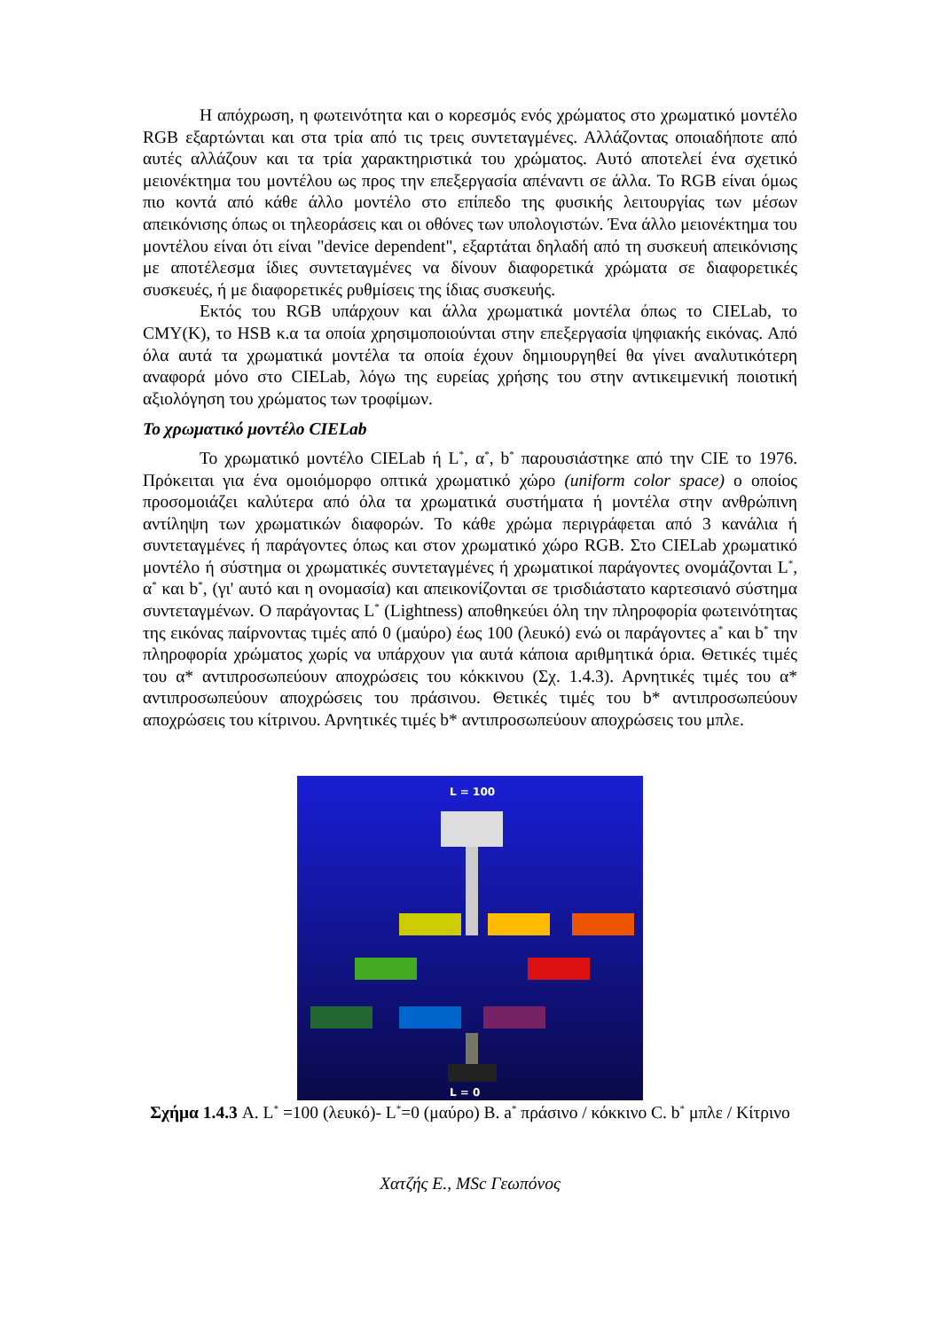Η απόχρωση, η φωτεινότητα και ο κορεσμός ενός χρώματος στο χρωματικό μοντέλο RGB εξαρτώνται και στα τρία από τις τρεις συντεταγμένες. Αλλάζοντας οποιαδήποτε από αυτές αλλάζουν και τα τρία χαρακτηριστικά του χρώματος. Αυτό αποτελεί ένα σχετικό μειονέκτημα του μοντέλου ως προς την επεξεργασία απέναντι σε άλλα. Το RGB είναι όμως πιο κοντά από κάθε άλλο μοντέλο στο επίπεδο της φυσικής λειτουργίας των μέσων απεικόνισης όπως οι τηλεοράσεις και οι οθόνες των υπολογιστών. Ένα άλλο μειονέκτημα του μοντέλου είναι ότι είναι "device dependent", εξαρτάται δηλαδή από τη συσκευή απεικόνισης με αποτέλεσμα ίδιες συντεταγμένες να δίνουν διαφορετικά χρώματα σε διαφορετικές συσκευές, ή με διαφορετικές ρυθμίσεις της ίδιας συσκευής.
Εκτός του RGB υπάρχουν και άλλα χρωματικά μοντέλα όπως το CIELab, το CMY(K), το HSB κ.α τα οποία χρησιμοποιούνται στην επεξεργασία ψηφιακής εικόνας. Από όλα αυτά τα χρωματικά μοντέλα τα οποία έχουν δημιουργηθεί θα γίνει αναλυτικότερη αναφορά μόνο στο CIELab, λόγω της ευρείας χρήσης του στην αντικειμενική ποιοτική αξιολόγηση του χρώματος των τροφίμων.
Το χρωματικό μοντέλο CIELab
Το χρωματικό μοντέλο CIELab ή L<sup>*</sup>, α<sup>*</sup>, b<sup>*</sup> παρουσιάστηκε από την CIE το 1976. Πρόκειται για ένα ομοιόμορφο οπτικά χρωματικό χώρο (uniform color space) ο οποίος προσομοιάζει καλύτερα από όλα τα χρωματικά συστήματα ή μοντέλα στην ανθρώπινη αντίληψη των χρωματικών διαφορών. Το κάθε χρώμα περιγράφεται από 3 κανάλια ή συντεταγμένες ή παράγοντες όπως και στον χρωματικό χώρο RGB. Στο CIELab χρωματικό μοντέλο ή σύστημα οι χρωματικές συντεταγμένες ή χρωματικοί παράγοντες ονομάζονται L<sup>*</sup>, α<sup>*</sup> και b<sup>*</sup>, (γι' αυτό και η ονομασία) και απεικονίζονται σε τρισδιάστατο καρτεσιανό σύστημα συντεταγμένων. Ο παράγοντας L<sup>*</sup> (Lightness) αποθηκεύει όλη την πληροφορία φωτεινότητας της εικόνας παίρνοντας τιμές από 0 (μαύρο) έως 100 (λευκό) ενώ οι παράγοντες a<sup>*</sup> και b<sup>*</sup> την πληροφορία χρώματος χωρίς να υπάρχουν για αυτά κάποια αριθμητικά όρια. Θετικές τιμές του α* αντιπροσωπεύουν αποχρώσεις του κόκκινου (Σχ. 1.4.3). Αρνητικές τιμές του α* αντιπροσωπεύουν αποχρώσεις του πράσινου. Θετικές τιμές του b* αντιπροσωπεύουν αποχρώσεις του κίτρινου. Αρνητικές τιμές b* αντιπροσωπεύουν αποχρώσεις του μπλε.
L = 100
L = 0
Σχήμα 1.4.3 A. L<sup>*</sup> =100 (λευκό)- L<sup>*</sup>=0 (μαύρο) B. a<sup>*</sup> πράσινο / κόκκινο C. b<sup>*</sup> μπλε / Κίτρινο
Χατζής Ε., MSc Γεωπόνος